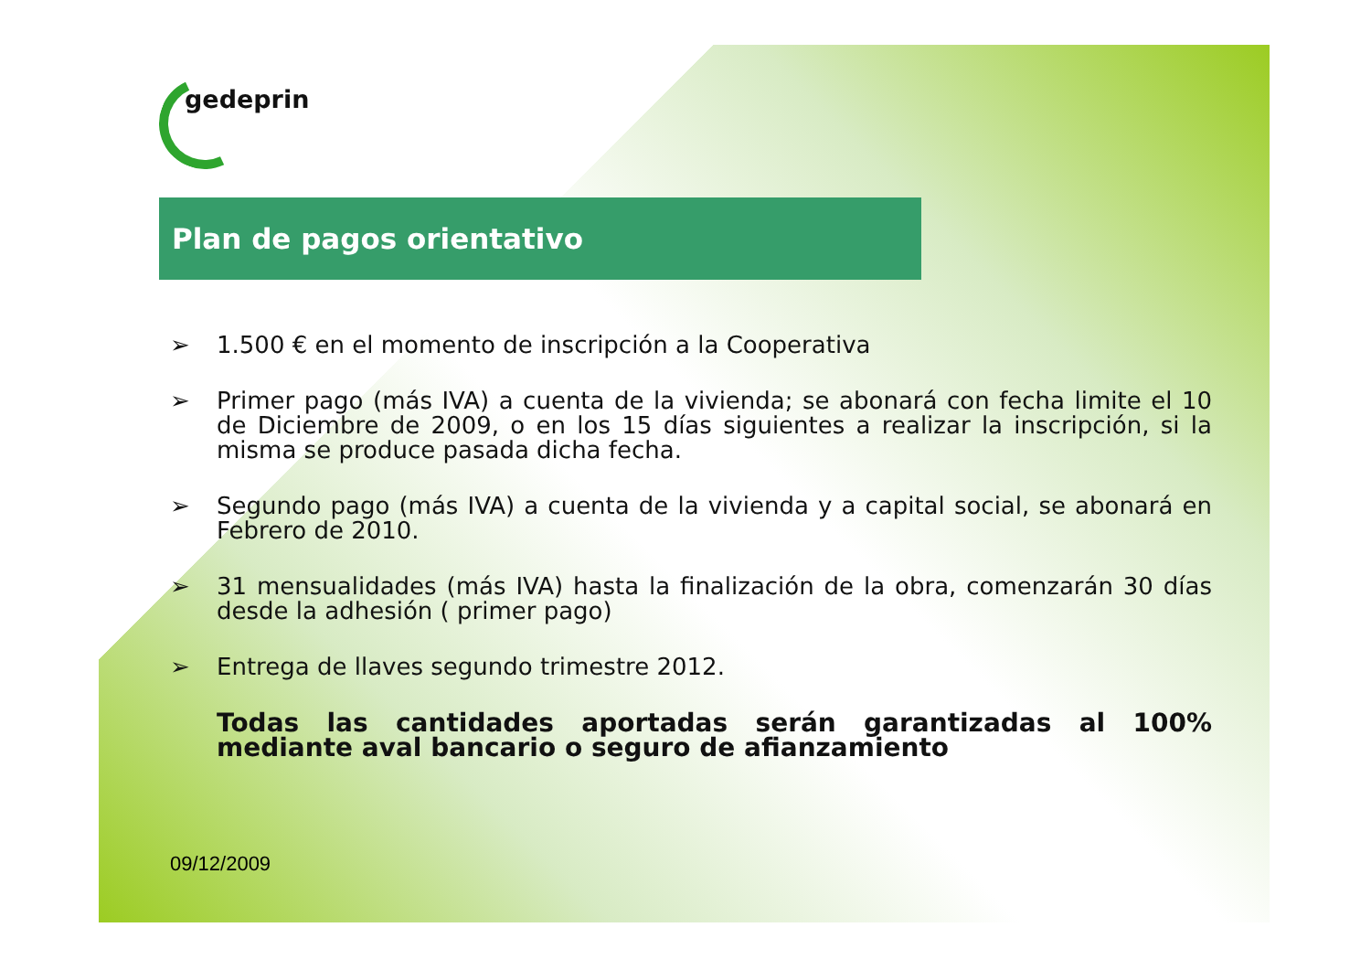gedeprin
Plan de pagos orientativo
➢ 1.500 € en el momento de inscripción a la Cooperativa
➢ Primer pago (más IVA) a cuenta de la vivienda; se abonará con fecha limite el 10 de Diciembre de 2009, o en los 15 días siguientes a realizar la inscripción, si la misma se produce pasada dicha fecha.
➢ Segundo pago (más IVA) a cuenta de la vivienda y a capital social, se abonará en Febrero de 2010.
➢ 31 mensualidades (más IVA) hasta la finalización de la obra, comenzarán 30 días desde la adhesión ( primer pago)
➢ Entrega de llaves segundo trimestre 2012.
Todas las cantidades aportadas serán garantizadas al 100% mediante aval bancario o seguro de afianzamiento
09/12/2009